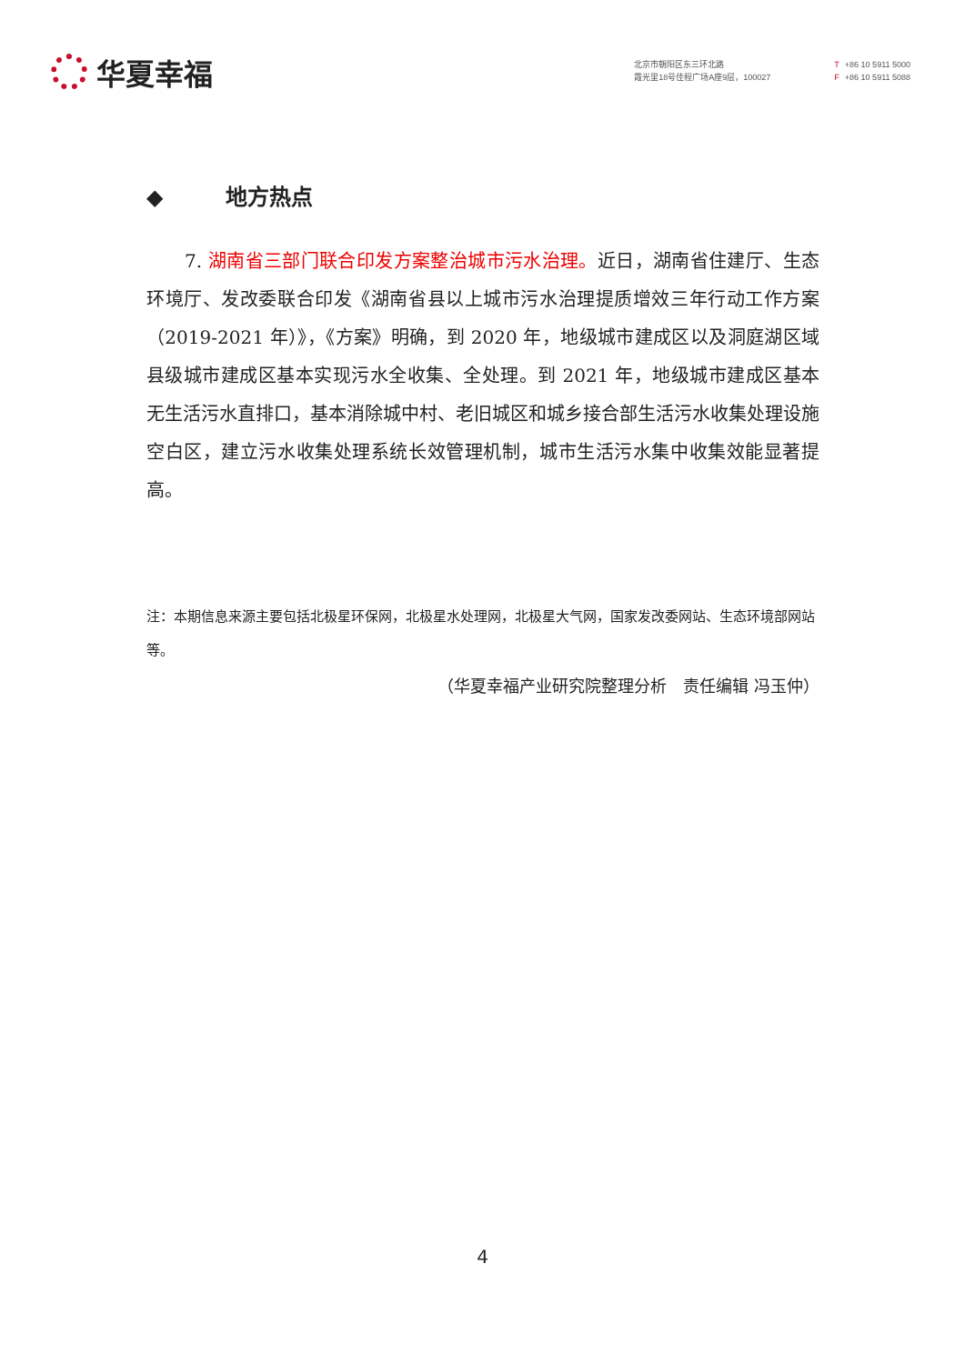华夏幸福
北京市朝阳区东三环北路
霞光里18号佳程广场A座9层，100027
T +86 10 5911 5000
F +86 10 5911 5088
◆ 地方热点
7. 湖南省三部门联合印发方案整治城市污水治理。近日，湖南省住建厅、生态环境厅、发改委联合印发《湖南省县以上城市污水治理提质增效三年行动工作方案（2019-2021 年）》，《方案》明确，到 2020 年，地级城市建成区以及洞庭湖区域县级城市建成区基本实现污水全收集、全处理。到 2021 年，地级城市建成区基本无生活污水直排口，基本消除城中村、老旧城区和城乡接合部生活污水收集处理设施空白区，建立污水收集处理系统长效管理机制，城市生活污水集中收集效能显著提高。
注：本期信息来源主要包括北极星环保网，北极星水处理网，北极星大气网，国家发改委网站、生态环境部网站等。
（华夏幸福产业研究院整理分析　责任编辑 冯玉仲）
4